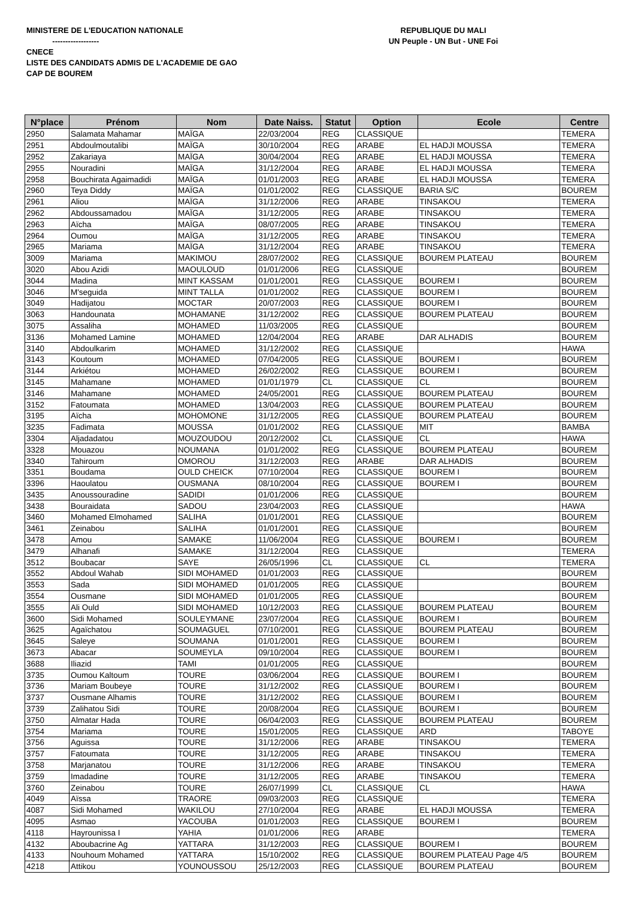MINISTERE DE L'EDUCATION NATIONALE
------------------
CNECE
LISTE DES CANDIDATS ADMIS DE L'ACADEMIE DE GAO
CAP DE BOUREM
REPUBLIQUE DU MALI
UN Peuple - UN But - UNE Foi
| N°place | Prénom | Nom | Date Naiss. | Statut | Option | Ecole | Centre |
| --- | --- | --- | --- | --- | --- | --- | --- |
| 2950 | Salamata Mahamar | MAÏGA | 22/03/2004 | REG | CLASSIQUE | | TEMERA |
| 2951 | Abdoulmoutalibi | MAÏGA | 30/10/2004 | REG | ARABE | EL HADJI MOUSSA | TEMERA |
| 2952 | Zakariaya | MAÏGA | 30/04/2004 | REG | ARABE | EL HADJI MOUSSA | TEMERA |
| 2955 | Nouradini | MAÏGA | 31/12/2004 | REG | ARABE | EL HADJI MOUSSA | TEMERA |
| 2958 | Bouchirata Agaimadidi | MAÏGA | 01/01/2003 | REG | ARABE | EL HADJI MOUSSA | TEMERA |
| 2960 | Teya Diddy | MAÏGA | 01/01/2002 | REG | CLASSIQUE | BARIA S/C | BOUREM |
| 2961 | Aliou | MAÏGA | 31/12/2006 | REG | ARABE | TINSAKOU | TEMERA |
| 2962 | Abdoussamadou | MAÏGA | 31/12/2005 | REG | ARABE | TINSAKOU | TEMERA |
| 2963 | Aïcha | MAÏGA | 08/07/2005 | REG | ARABE | TINSAKOU | TEMERA |
| 2964 | Oumou | MAÏGA | 31/12/2005 | REG | ARABE | TINSAKOU | TEMERA |
| 2965 | Mariama | MAÏGA | 31/12/2004 | REG | ARABE | TINSAKOU | TEMERA |
| 3009 | Mariama | MAKIMOU | 28/07/2002 | REG | CLASSIQUE | BOUREM PLATEAU | BOUREM |
| 3020 | Abou Azidi | MAOULOUD | 01/01/2006 | REG | CLASSIQUE | | BOUREM |
| 3044 | Madina | MINT KASSAM | 01/01/2001 | REG | CLASSIQUE | BOUREM I | BOUREM |
| 3046 | M'seguida | MINT TALLA | 01/01/2002 | REG | CLASSIQUE | BOUREM I | BOUREM |
| 3049 | Hadijatou | MOCTAR | 20/07/2003 | REG | CLASSIQUE | BOUREM I | BOUREM |
| 3063 | Handounata | MOHAMANE | 31/12/2002 | REG | CLASSIQUE | BOUREM PLATEAU | BOUREM |
| 3075 | Assaliha | MOHAMED | 11/03/2005 | REG | CLASSIQUE | | BOUREM |
| 3136 | Mohamed Lamine | MOHAMED | 12/04/2004 | REG | ARABE | DAR ALHADIS | BOUREM |
| 3140 | Abdoulkarim | MOHAMED | 31/12/2002 | REG | CLASSIQUE | | HAWA |
| 3143 | Koutoum | MOHAMED | 07/04/2005 | REG | CLASSIQUE | BOUREM I | BOUREM |
| 3144 | Arkiétou | MOHAMED | 26/02/2002 | REG | CLASSIQUE | BOUREM I | BOUREM |
| 3145 | Mahamane | MOHAMED | 01/01/1979 | CL | CLASSIQUE | CL | BOUREM |
| 3146 | Mahamane | MOHAMED | 24/05/2001 | REG | CLASSIQUE | BOUREM PLATEAU | BOUREM |
| 3152 | Fatoumata | MOHAMED | 13/04/2003 | REG | CLASSIQUE | BOUREM PLATEAU | BOUREM |
| 3195 | Aïcha | MOHOMONE | 31/12/2005 | REG | CLASSIQUE | BOUREM PLATEAU | BOUREM |
| 3235 | Fadimata | MOUSSA | 01/01/2002 | REG | CLASSIQUE | MIT | BAMBA |
| 3304 | Aljadadatou | MOUZOUDOU | 20/12/2002 | CL | CLASSIQUE | CL | HAWA |
| 3328 | Mouazou | NOUMANA | 01/01/2002 | REG | CLASSIQUE | BOUREM PLATEAU | BOUREM |
| 3340 | Tahiroum | OMOROU | 31/12/2003 | REG | ARABE | DAR ALHADIS | BOUREM |
| 3351 | Boudama | OULD CHEICK | 07/10/2004 | REG | CLASSIQUE | BOUREM I | BOUREM |
| 3396 | Haoulatou | OUSMANA | 08/10/2004 | REG | CLASSIQUE | BOUREM I | BOUREM |
| 3435 | Anoussouradine | SADIDI | 01/01/2006 | REG | CLASSIQUE | | BOUREM |
| 3438 | Bouraidata | SADOU | 23/04/2003 | REG | CLASSIQUE | | HAWA |
| 3460 | Mohamed Elmohamed | SALIHA | 01/01/2001 | REG | CLASSIQUE | | BOUREM |
| 3461 | Zeinabou | SALIHA | 01/01/2001 | REG | CLASSIQUE | | BOUREM |
| 3478 | Amou | SAMAKE | 11/06/2004 | REG | CLASSIQUE | BOUREM I | BOUREM |
| 3479 | Alhanafi | SAMAKE | 31/12/2004 | REG | CLASSIQUE | | TEMERA |
| 3512 | Boubacar | SAYE | 26/05/1996 | CL | CLASSIQUE | CL | TEMERA |
| 3552 | Abdoul Wahab | SIDI MOHAMED | 01/01/2003 | REG | CLASSIQUE | | BOUREM |
| 3553 | Sada | SIDI MOHAMED | 01/01/2005 | REG | CLASSIQUE | | BOUREM |
| 3554 | Ousmane | SIDI MOHAMED | 01/01/2005 | REG | CLASSIQUE | | BOUREM |
| 3555 | Ali Ould | SIDI MOHAMED | 10/12/2003 | REG | CLASSIQUE | BOUREM PLATEAU | BOUREM |
| 3600 | Sidi Mohamed | SOULEYMANE | 23/07/2004 | REG | CLASSIQUE | BOUREM I | BOUREM |
| 3625 | Agaïchatou | SOUMAGUEL | 07/10/2001 | REG | CLASSIQUE | BOUREM PLATEAU | BOUREM |
| 3645 | Saleye | SOUMANA | 01/01/2001 | REG | CLASSIQUE | BOUREM I | BOUREM |
| 3673 | Abacar | SOUMEYLA | 09/10/2004 | REG | CLASSIQUE | BOUREM I | BOUREM |
| 3688 | Iliazid | TAMI | 01/01/2005 | REG | CLASSIQUE | | BOUREM |
| 3735 | Oumou Kaltoum | TOURE | 03/06/2004 | REG | CLASSIQUE | BOUREM I | BOUREM |
| 3736 | Mariam Boubeye | TOURE | 31/12/2002 | REG | CLASSIQUE | BOUREM I | BOUREM |
| 3737 | Ousmane Alhamis | TOURE | 31/12/2002 | REG | CLASSIQUE | BOUREM I | BOUREM |
| 3739 | Zalihatou Sidi | TOURE | 20/08/2004 | REG | CLASSIQUE | BOUREM I | BOUREM |
| 3750 | Almatar Hada | TOURE | 06/04/2003 | REG | CLASSIQUE | BOUREM PLATEAU | BOUREM |
| 3754 | Mariama | TOURE | 15/01/2005 | REG | CLASSIQUE | ARD | TABOYE |
| 3756 | Aguissa | TOURE | 31/12/2006 | REG | ARABE | TINSAKOU | TEMERA |
| 3757 | Fatoumata | TOURE | 31/12/2005 | REG | ARABE | TINSAKOU | TEMERA |
| 3758 | Marjanatou | TOURE | 31/12/2006 | REG | ARABE | TINSAKOU | TEMERA |
| 3759 | Imadadine | TOURE | 31/12/2005 | REG | ARABE | TINSAKOU | TEMERA |
| 3760 | Zeinabou | TOURE | 26/07/1999 | CL | CLASSIQUE | CL | HAWA |
| 4049 | Aïssa | TRAORE | 09/03/2003 | REG | CLASSIQUE | | TEMERA |
| 4087 | Sidi Mohamed | WAKILOU | 27/10/2004 | REG | ARABE | EL HADJI MOUSSA | TEMERA |
| 4095 | Asmao | YACOUBA | 01/01/2003 | REG | CLASSIQUE | BOUREM I | BOUREM |
| 4118 | Hayrounissa I | YAHIA | 01/01/2006 | REG | ARABE | | TEMERA |
| 4132 | Aboubacrine Ag | YATTARA | 31/12/2003 | REG | CLASSIQUE | BOUREM I | BOUREM |
| 4133 | Nouhoum Mohamed | YATTARA | 15/10/2002 | REG | CLASSIQUE | BOUREM PLATEAU Page 4/5 | BOUREM |
| 4218 | Attikou | YOUNOUSSOU | 25/12/2003 | REG | CLASSIQUE | BOUREM PLATEAU | BOUREM |